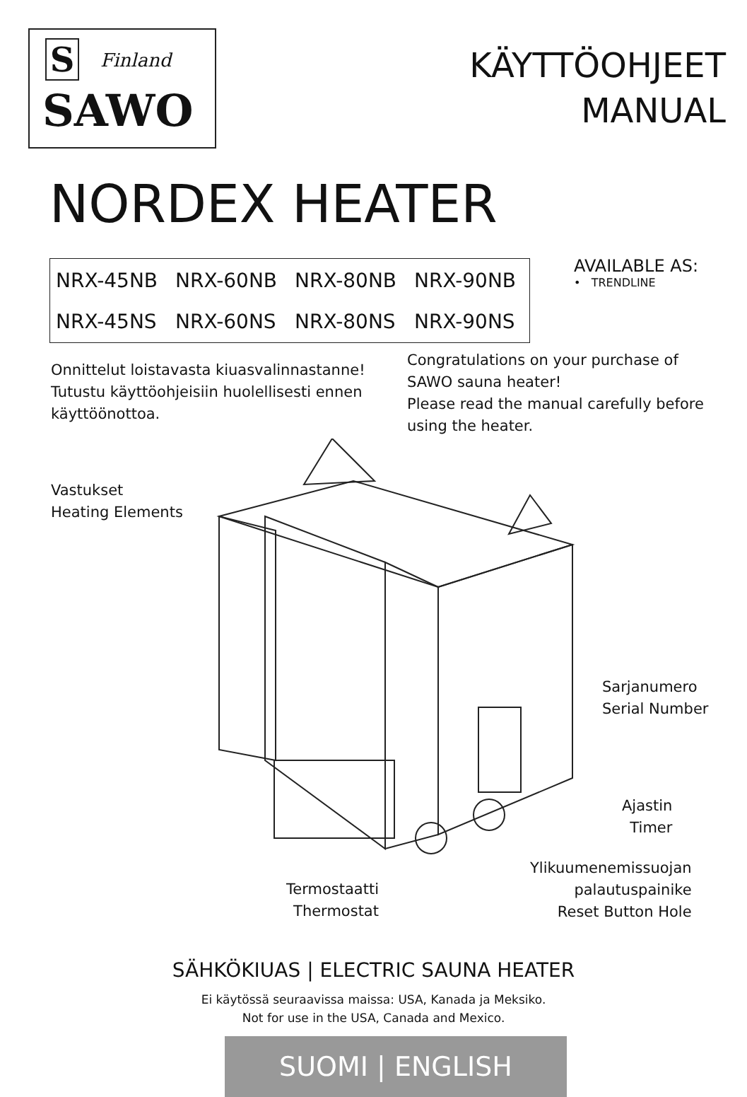S Finland
SAWO
KÄYTTÖOHJEET
MANUAL
NORDEX HEATER
| NRX-45NB | NRX-60NB | NRX-80NB | NRX-90NB |
| NRX-45NS | NRX-60NS | NRX-80NS | NRX-90NS |
AVAILABLE AS:
• TRENDLINE
Onnittelut loistavasta kiuasvalinnastanne!
Tutustu käyttöohjeisiin huolellisesti ennen
käyttöönottoa.
Congratulations on your purchase of
SAWO sauna heater!
Please read the manual carefully before
using the heater.
Vastukset
Heating Elements
Sarjanumero
Serial Number
Ajastin
Timer
Ylikuumenemissuojan
palautuspainike
Reset Button Hole
Termostaatti
Thermostat
SÄHKÖKIUAS | ELECTRIC SAUNA HEATER
Ei käytössä seuraavissa maissa: USA, Kanada ja Meksiko.
Not for use in the USA, Canada and Mexico.
SUOMI | ENGLISH